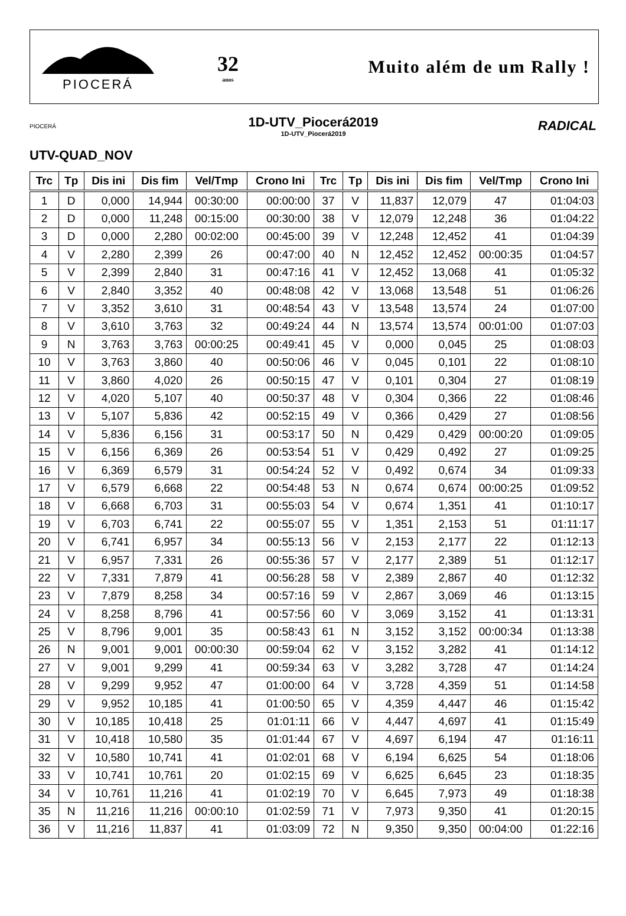PIOCERÁ
32
anos
Muito além de um Rally !
PIOCERÁ
1D-UTV_Piocerá2019
1D-UTV_Piocerá2019
RADICAL
UTV-QUAD_NOV
| Trc | Tp | Dis ini | Dis fim | Vel/Tmp | Crono Ini | Trc | Tp | Dis ini | Dis fim | Vel/Tmp | Crono Ini |
| --- | --- | --- | --- | --- | --- | --- | --- | --- | --- | --- | --- |
| 1 | D | 0,000 | 14,944 | 00:30:00 | 00:00:00 | 37 | V | 11,837 | 12,079 | 47 | 01:04:03 |
| 2 | D | 0,000 | 11,248 | 00:15:00 | 00:30:00 | 38 | V | 12,079 | 12,248 | 36 | 01:04:22 |
| 3 | D | 0,000 | 2,280 | 00:02:00 | 00:45:00 | 39 | V | 12,248 | 12,452 | 41 | 01:04:39 |
| 4 | V | 2,280 | 2,399 | 26 | 00:47:00 | 40 | N | 12,452 | 12,452 | 00:00:35 | 01:04:57 |
| 5 | V | 2,399 | 2,840 | 31 | 00:47:16 | 41 | V | 12,452 | 13,068 | 41 | 01:05:32 |
| 6 | V | 2,840 | 3,352 | 40 | 00:48:08 | 42 | V | 13,068 | 13,548 | 51 | 01:06:26 |
| 7 | V | 3,352 | 3,610 | 31 | 00:48:54 | 43 | V | 13,548 | 13,574 | 24 | 01:07:00 |
| 8 | V | 3,610 | 3,763 | 32 | 00:49:24 | 44 | N | 13,574 | 13,574 | 00:01:00 | 01:07:03 |
| 9 | N | 3,763 | 3,763 | 00:00:25 | 00:49:41 | 45 | V | 0,000 | 0,045 | 25 | 01:08:03 |
| 10 | V | 3,763 | 3,860 | 40 | 00:50:06 | 46 | V | 0,045 | 0,101 | 22 | 01:08:10 |
| 11 | V | 3,860 | 4,020 | 26 | 00:50:15 | 47 | V | 0,101 | 0,304 | 27 | 01:08:19 |
| 12 | V | 4,020 | 5,107 | 40 | 00:50:37 | 48 | V | 0,304 | 0,366 | 22 | 01:08:46 |
| 13 | V | 5,107 | 5,836 | 42 | 00:52:15 | 49 | V | 0,366 | 0,429 | 27 | 01:08:56 |
| 14 | V | 5,836 | 6,156 | 31 | 00:53:17 | 50 | N | 0,429 | 0,429 | 00:00:20 | 01:09:05 |
| 15 | V | 6,156 | 6,369 | 26 | 00:53:54 | 51 | V | 0,429 | 0,492 | 27 | 01:09:25 |
| 16 | V | 6,369 | 6,579 | 31 | 00:54:24 | 52 | V | 0,492 | 0,674 | 34 | 01:09:33 |
| 17 | V | 6,579 | 6,668 | 22 | 00:54:48 | 53 | N | 0,674 | 0,674 | 00:00:25 | 01:09:52 |
| 18 | V | 6,668 | 6,703 | 31 | 00:55:03 | 54 | V | 0,674 | 1,351 | 41 | 01:10:17 |
| 19 | V | 6,703 | 6,741 | 22 | 00:55:07 | 55 | V | 1,351 | 2,153 | 51 | 01:11:17 |
| 20 | V | 6,741 | 6,957 | 34 | 00:55:13 | 56 | V | 2,153 | 2,177 | 22 | 01:12:13 |
| 21 | V | 6,957 | 7,331 | 26 | 00:55:36 | 57 | V | 2,177 | 2,389 | 51 | 01:12:17 |
| 22 | V | 7,331 | 7,879 | 41 | 00:56:28 | 58 | V | 2,389 | 2,867 | 40 | 01:12:32 |
| 23 | V | 7,879 | 8,258 | 34 | 00:57:16 | 59 | V | 2,867 | 3,069 | 46 | 01:13:15 |
| 24 | V | 8,258 | 8,796 | 41 | 00:57:56 | 60 | V | 3,069 | 3,152 | 41 | 01:13:31 |
| 25 | V | 8,796 | 9,001 | 35 | 00:58:43 | 61 | N | 3,152 | 3,152 | 00:00:34 | 01:13:38 |
| 26 | N | 9,001 | 9,001 | 00:00:30 | 00:59:04 | 62 | V | 3,152 | 3,282 | 41 | 01:14:12 |
| 27 | V | 9,001 | 9,299 | 41 | 00:59:34 | 63 | V | 3,282 | 3,728 | 47 | 01:14:24 |
| 28 | V | 9,299 | 9,952 | 47 | 01:00:00 | 64 | V | 3,728 | 4,359 | 51 | 01:14:58 |
| 29 | V | 9,952 | 10,185 | 41 | 01:00:50 | 65 | V | 4,359 | 4,447 | 46 | 01:15:42 |
| 30 | V | 10,185 | 10,418 | 25 | 01:01:11 | 66 | V | 4,447 | 4,697 | 41 | 01:15:49 |
| 31 | V | 10,418 | 10,580 | 35 | 01:01:44 | 67 | V | 4,697 | 6,194 | 47 | 01:16:11 |
| 32 | V | 10,580 | 10,741 | 41 | 01:02:01 | 68 | V | 6,194 | 6,625 | 54 | 01:18:06 |
| 33 | V | 10,741 | 10,761 | 20 | 01:02:15 | 69 | V | 6,625 | 6,645 | 23 | 01:18:35 |
| 34 | V | 10,761 | 11,216 | 41 | 01:02:19 | 70 | V | 6,645 | 7,973 | 49 | 01:18:38 |
| 35 | N | 11,216 | 11,216 | 00:00:10 | 01:02:59 | 71 | V | 7,973 | 9,350 | 41 | 01:20:15 |
| 36 | V | 11,216 | 11,837 | 41 | 01:03:09 | 72 | N | 9,350 | 9,350 | 00:04:00 | 01:22:16 |